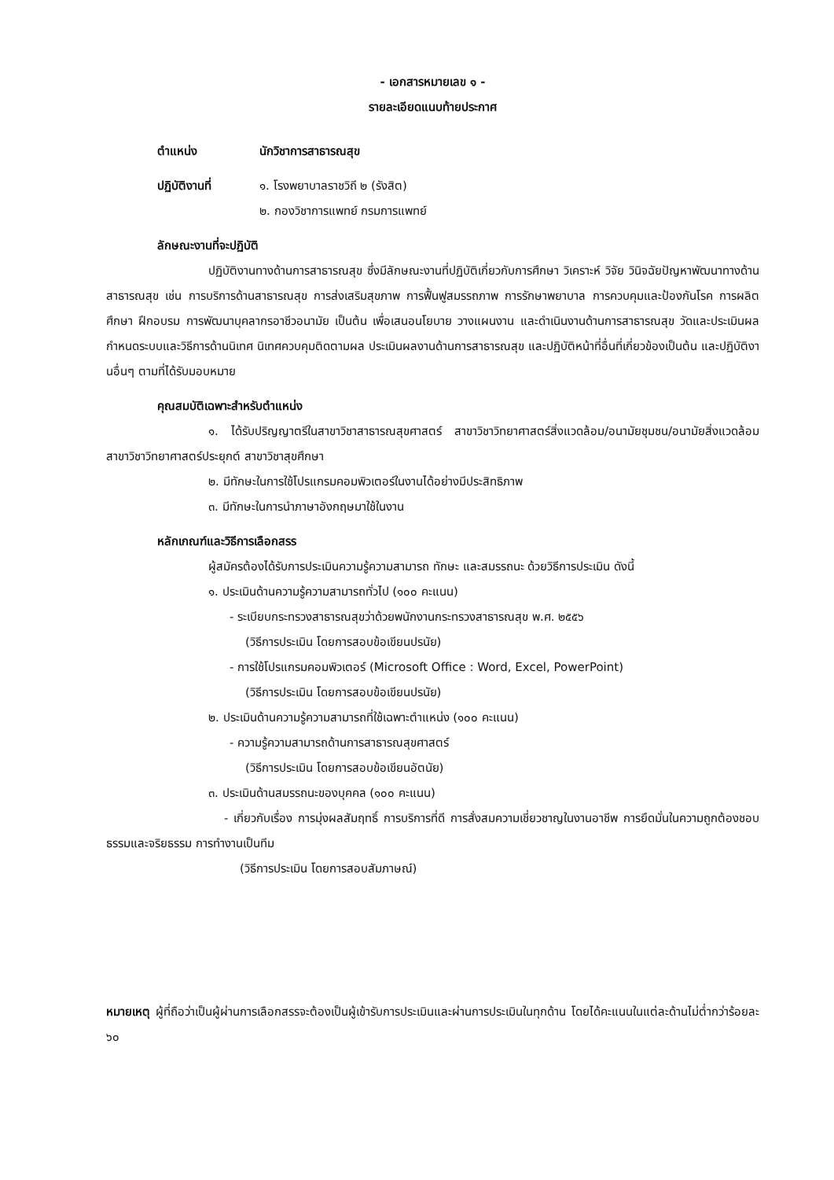- เอกสารหมายเลข ๑ -
รายละเอียดแนบท้ายประกาศ
ตำแหน่ง นักวิชาการสาธารณสุข
ปฏิบัติงานที่ ๑. โรงพยาบาลราชวิถี ๒ (รังสิต)
๒. กองวิชาการแพทย์ กรมการแพทย์
ลักษณะงานที่จะปฏิบัติ
ปฏิบัติงานทางด้านการสาธารณสุข ซึ่งมีลักษณะงานที่ปฏิบัติเกี่ยวกับการศึกษา วิเคราะห์ วิจัย วินิจฉัยปัญหาพัฒนาทางด้านสาธารณสุข เช่น การบริการด้านสาธารณสุข การส่งเสริมสุขภาพ การฟื้นฟูสมรรถภาพ การรักษาพยาบาล การควบคุมและป้องกันโรค การผลิต ศึกษา ฝึกอบรม การพัฒนาบุคลากรอาชีวอนามัย เป็นต้น เพื่อเสนอนโยบาย วางแผนงาน และดำเนินงานด้านการสาธารณสุข วัดและประเมินผล กำหนดระบบและวิธีการด้านนิเทศ นิเทศควบคุมติดตามผล ประเมินผลงานด้านการสาธารณสุข และปฏิบัติหน้าที่อื่นที่เกี่ยวข้องเป็นต้น และปฏิบัติงานอื่นๆ ตามที่ได้รับมอบหมาย
คุณสมบัติเฉพาะสำหรับตำแหน่ง
๑. ได้รับปริญญาตรีในสาขาวิชาสาธารณสุขศาสตร์ สาขาวิชาวิทยาศาสตร์สิ่งแวดล้อม/อนามัยชุมชน/อนามัยสิ่งแวดล้อม สาขาวิชาวิทยาศาสตร์ประยุกต์ สาขาวิชาสุขศึกษา
๒. มีทักษะในการใช้โปรแกรมคอมพิวเตอร์ในงานได้อย่างมีประสิทธิภาพ
๓. มีทักษะในการนำภาษาอังกฤษมาใช้ในงาน
หลักเกณฑ์และวิธีการเลือกสรร
ผู้สมัครต้องได้รับการประเมินความรู้ความสามารถ ทักษะ และสมรรถนะ ด้วยวิธีการประเมิน ดังนี้
๑. ประเมินด้านความรู้ความสามารถทั่วไป (๑๐๐ คะแนน)
- ระเบียบกระทรวงสาธารณสุขว่าด้วยพนักงานกระทรวงสาธารณสุข พ.ศ. ๒๕๕๖
(วิธีการประเมิน โดยการสอบข้อเขียนปรนัย)
- การใช้โปรแกรมคอมพิวเตอร์ (Microsoft Office : Word, Excel, PowerPoint)
(วิธีการประเมิน โดยการสอบข้อเขียนปรนัย)
๒. ประเมินด้านความรู้ความสามารถที่ใช้เฉพาะตำแหน่ง (๑๐๐ คะแนน)
- ความรู้ความสามารถด้านการสาธารณสุขศาสตร์
(วิธีการประเมิน โดยการสอบข้อเขียนอัตนัย)
๓. ประเมินด้านสมรรถนะของบุคคล (๑๐๐ คะแนน)
- เกี่ยวกับเรื่อง การมุ่งผลสัมฤทธิ์ การบริการที่ดี การสั่งสมความเชี่ยวชาญในงานอาชีพ การยึดมั่นในความถูกต้องชอบธรรมและจริยธรรม การทำงานเป็นทีม
(วิธีการประเมิน โดยการสอบสัมภาษณ์)
หมายเหตุ ผู้ที่ถือว่าเป็นผู้ผ่านการเลือกสรรจะต้องเป็นผู้เข้ารับการประเมินและผ่านการประเมินในทุกด้าน โดยได้คะแนนในแต่ละด้านไม่ต่ำกว่าร้อยละ ๖๐